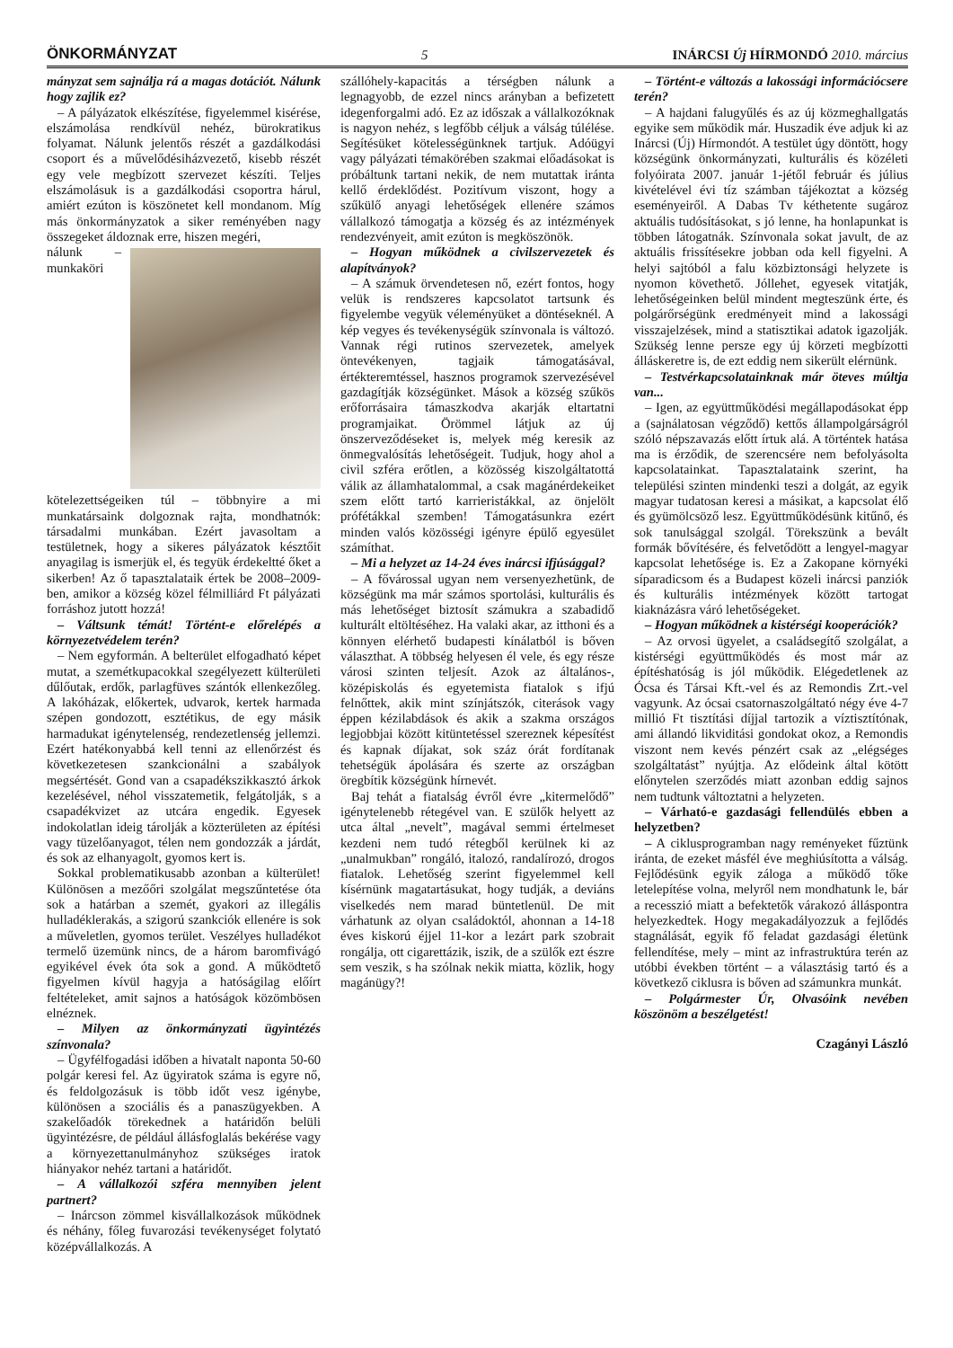ÖNKORMÁNYZAT 5 INÁRCSI Új HÍRMONDÓ 2010. március
mányzat sem sajnálja rá a magas dotációt. Nálunk hogy zajlik ez?
– A pályázatok elkészítése, figyelemmel kisérése, elszámolása rendkívül nehéz, bürokratikus folyamat. Nálunk jelentős részét a gazdálkodási csoport és a művelődésiházvezető, kisebb részét egy vele megbízott szervezet készíti. Teljes elszámolásuk is a gazdálkodási csoportra hárul, amiért ezúton is köszönetet kell mondanom. Míg más önkormányzatok a siker reményében nagy összegeket áldoznak erre, hiszen megéri,
nálunk – munkaköri kötelezettségeiken túl – többnyire a mi munkatársaink dolgoznak rajta, mondhatnók: társadalmi munkában. Ezért javasoltam a testületnek, hogy a sikeres pályázatok késztőit anyagilag is ismerjük el, és tegyük érdekeltté őket a sikerben! Az ő tapasztalataik értek be 2008–2009-ben, amikor a község közel félmilliárd Ft pályázati forráshoz jutott hozzá!
– Váltsunk témát! Történt-e előrelépés a környezetvédelem terén?
– Nem egyformán. A belterület elfogadható képet mutat, a szemétkupacokkal szegélyezett külterületi dűlőutak, erdők, parlagfüves szántók ellenkezőleg. A lakóházak, előkertek, udvarok, kertek harmada szépen gondozott, esztétikus, de egy másik harmadukat igénytelenség, rendezetlenség jellemzi. Ezért hatékonyabbá kell tenni az ellenőrzést és következetesen szankcionálni a szabályok megsértését. Gond van a csapadékszikkasztó árkok kezelésével, néhol visszatemetik, felgátolják, s a csapadékvizet az utcára engedik. Egyesek indokolatlan ideig tárolják a közterületen az építési vagy tüzelőanyagot, télen nem gondozzák a járdát, és sok az elhanyagolt, gyomos kert is.
Sokkal problematikusabb azonban a külterület! Különösen a mezőőri szolgálat megszűntetése óta sok a határban a szemét, gyakori az illegális hulladéklerakás, a szigorú szankciók ellenére is sok a műveletlen, gyomos terület. Veszélyes hulladékot termelő üzemünk nincs, de a három baromfivágó egyikével évek óta sok a gond. A működtető figyelmen kívül hagyja a hatóságilag előírt feltételeket, amit sajnos a hatóságok közömbösen elnéznek.
– Milyen az önkormányzati ügyintézés színvonala?
– Ügyfélfogadási időben a hivatalt naponta 50-60 polgár keresi fel. Az ügyiratok száma is egyre nő, és feldolgozásuk is több időt vesz igénybe, különösen a szociális és a panaszügyekben. A szakelőadók törekednek a határidőn belüli ügyintézésre, de például állásfoglalás bekérése vagy a környezettanulmányhoz szükséges iratok hiányakor nehéz tartani a határidőt.
– A vállalkozói szféra mennyiben jelent partnert?
– Inárcson zömmel kisvállalkozások működnek és néhány, főleg fuvarozási tevékenységet folytató középvállalkozás. A
szállóhely-kapacitás a térségben nálunk a legnagyobb, de ezzel nincs arányban a befizetett idegenforgalmi adó. Ez az időszak a vállalkozóknak is nagyon nehéz, s legfőbb céljuk a válság túlélése. Segítésüket kötelességünknek tartjuk. Adóügyi vagy pályázati témakörében szakmai előadásokat is próbáltunk tartani nekik, de nem mutattak iránta kellő érdeklődést. Pozitívum viszont, hogy a szűkülő anyagi lehetőségek ellenére számos vállalkozó támogatja a község és az intézmények rendezvényeit, amit ezúton is megköszönök.
– Hogyan működnek a civilszervezetek és alapítványok?
– A számuk örvendetesen nő, ezért fontos, hogy velük is rendszeres kapcsolatot tartsunk és figyelembe vegyük véleményüket a döntéseknél. A kép vegyes és tevékenységük színvonala is változó. Vannak régi rutinos szervezetek, amelyek öntevékenyen, tagjaik támogatásával, értékteremtéssel, hasznos programok szervezésével gazdagítják községünket. Mások a község szűkös erőforrásaira támaszkodva akarják eltartatni programjaikat. Örömmel látjuk az új önszerveződéseket is, melyek még keresik az önmegvalósítás lehetőségeit. Tudjuk, hogy ahol a civil szféra erőtlen, a közösség kiszolgáltatottá válik az államhatalommal, a csak magánérdekeiket szem előtt tartó karrieristákkal, az önjelölt prófétákkal szemben! Támogatásunkra ezért minden valós közösségi igényre épülő egyesület számíthat.
– Mi a helyzet az 14-24 éves inárcsi ifjúsággal?
– A fővárossal ugyan nem versenyezhetünk, de községünk ma már számos sportolási, kulturális és más lehetőséget biztosít számukra a szabadidő kulturált eltöltéséhez. Ha valaki akar, az itthoni és a könnyen elérhető budapesti kínálatból is bőven választhat. A többség helyesen él vele, és egy része városi szinten teljesít. Azok az általános-, középiskolás és egyetemista fiatalok s ifjú felnőttek, akik mint színjátszók, citerások vagy éppen kézilabdások és akik a szakma országos legjobbjai között kitüntetéssel szereznek képesítést és kapnak díjakat, sok száz órát fordítanak tehetségük ápolására és szerte az országban öregbítik községünk hírnevét.
Baj tehát a fiatalság évről évre „kitermelődő” igénytelenebb rétegével van. E szülők helyett az utca által „nevelt”, magával semmi értelmeset kezdeni nem tudó rétegből kerülnek ki az „unalmukban” rongáló, italozó, randalírozó, drogos fiatalok. Lehetőség szerint figyelemmel kell kísérnünk magatartásukat, hogy tudják, a deviáns viselkedés nem marad büntetlenül. De mit várhatunk az olyan családoktól, ahonnan a 14-18 éves kiskorú éjjel 11-kor a lezárt park szobrait rongálja, ott cigarettázik, iszik, de a szülők ezt észre sem veszik, s ha szólnak nekik miatta, közlik, hogy magánügy?!
– Történt-e változás a lakossági információcsere terén?
– A hajdani falugyűlés és az új közmeghallgatás egyike sem működik már. Huszadik éve adjuk ki az Inárcsi (Új) Hírmondót. A testület úgy döntött, hogy községünk önkormányzati, kulturális és közéleti folyóirata 2007. január 1-jétől február és július kivételével évi tíz számban tájékoztat a község eseményeiről. A Dabas Tv kéthetente sugároz aktuális tudósításokat, s jó lenne, ha honlapunkat is többen látogatnák. Színvonala sokat javult, de az aktuális frissítésekre jobban oda kell figyelni. A helyi sajtóból a falu közbiztonsági helyzete is nyomon követhető. Jóllehet, egyesek vitatják, lehetőségeinken belül mindent megteszünk érte, és polgárőrségünk eredményeit mind a lakossági visszajelzések, mind a statisztikai adatok igazolják. Szükség lenne persze egy új körzeti megbízotti álláskeretre is, de ezt eddig nem sikerült elérnünk.
– Testvérkapcsolatainknak már öteves múltja van...
– Igen, az együttműködési megállapodásokat épp a (sajnálatosan végződő) kettős állampolgárságról szóló népszavazás előtt írtuk alá. A történtek hatása ma is érződik, de szerencsére nem befolyásolta kapcsolatainkat. Tapasztalataink szerint, ha települési szinten mindenki teszi a dolgát, az egyik magyar tudatosan keresi a másikat, a kapcsolat élő és gyümölcsöző lesz. Együttműködésünk kitűnő, és sok tanulsággal szolgál. Törekszünk a bevált formák bővítésére, és felvetődött a lengyel-magyar kapcsolat lehetősége is. Ez a Zakopane környéki síparadicsom és a Budapest közeli inárcsi panziók és kulturális intézmények között tartogat kiaknázásra váró lehetőségeket.
– Hogyan működnek a kistérségi kooperációk?
– Az orvosi ügyelet, a családsegítő szolgálat, a kistérségi együttműködés és most már az építéshatóság is jól működik. Elégedetlenek az Ócsa és Társai Kft.-vel és az Remondis Zrt.-vel vagyunk. Az ócsai csatornaszolgáltató négy éve 4-7 millió Ft tisztítási díjjal tartozik a víztisztítónak, ami állandó likviditási gondokat okoz, a Remondis viszont nem kevés pénzért csak az „elégséges szolgáltatást” nyújtja. Az elődeink által kötött előnytelen szerződés miatt azonban eddig sajnos nem tudtunk változtatni a helyzeten.
– Várható-e gazdasági fellendülés ebben a helyzetben?
– A ciklusprogramban nagy reményeket fűztünk iránta, de ezeket másfél éve meghiúsította a válság. Fejlődésünk egyik záloga a működő tőke letelepítése volna, melyről nem mondhatunk le, bár a recesszió miatt a befektetők várakozó álláspontra helyezkedtek. Hogy megakadályozzuk a fejlődés stagnálását, egyik fő feladat gazdasági életünk fellendítése, mely – mint az infrastruktúra terén az utóbbi években történt – a választásig tartó és a következő ciklusra is bőven ad számunkra munkát.
– Polgármester Úr, Olvasóink nevében köszönöm a beszélgetést!
Czagányi László